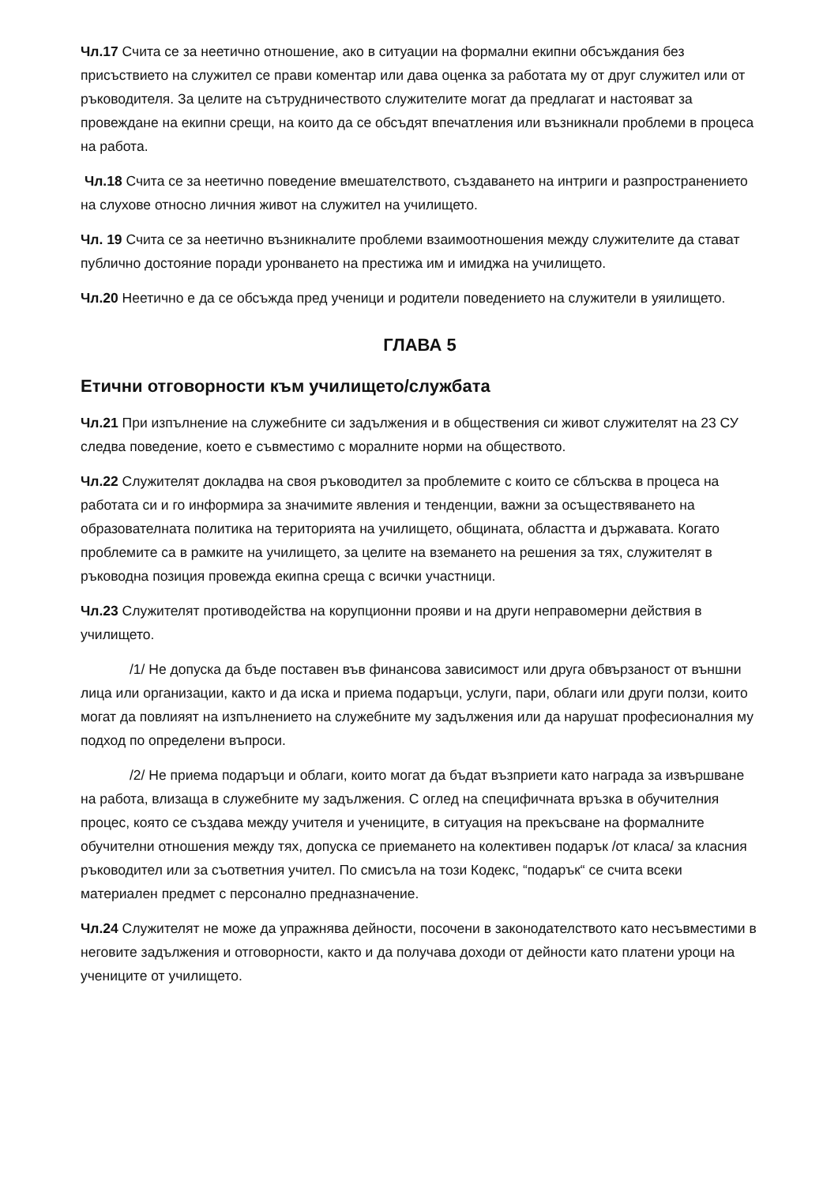Чл.17 Счита се за неетично отношение, ако в ситуации на формални екипни обсъждания без присъствието на служител се прави коментар или дава оценка за работата му от друг служител или от ръководителя. За целите на сътрудничеството служителите могат да предлагат и настояват за провеждане на екипни срещи, на които да се обсъдят впечатления или възникнали проблеми в процеса на работа.
Чл.18 Счита се за неетично поведение вмешателството, създаването на интриги и разпространението на слухове относно личния живот на служител на училището.
Чл. 19 Счита се за неетично възникналите проблеми взаимоотношения между служителите да стават публично достояние поради уронването на престижа им и имиджа на училището.
Чл.20 Неетично е да се обсъжда пред ученици и родители поведението на служители в уяилището.
ГЛАВА 5
Етични отговорности към училището/службата
Чл.21 При изпълнение на служебните си задължения и в обществения си живот служителят на 23 СУ следва поведение, което е съвместимо с моралните норми на обществото.
Чл.22 Служителят докладва на своя ръководител за проблемите с които се сблъсква в процеса на работата си и го информира за значимите явления и тенденции, важни за осъществяването на образователната политика на територията на училището, общината, областта и държавата. Когато проблемите са в рамките на училището, за целите на вземането на решения за тях, служителят в ръководна позиция провежда екипна среща с всички участници.
Чл.23 Служителят противодейства на корупционни прояви и на други неправомерни действия в училището.
/1/ Не допуска да бъде поставен във финансова зависимост или друга обвързаност от външни лица или организации, както и да иска и приема подаръци, услуги, пари, облаги или други ползи, които могат да повлияят на изпълнението на служебните му задължения или да нарушат професионалния му подход по определени въпроси.
/2/ Не приема подаръци и облаги, които могат да бъдат възприети като награда за извършване на работа, влизаща в служебните му задължения. С оглед на специфичната връзка в обучителния процес, която се създава между учителя и учениците, в ситуация на прекъсване на формалните обучителни отношения между тях, допуска се приемането на колективен подарък /от класа/ за класния ръководител или за съответния учител. По смисъла на този Кодекс, “подарък“ се счита всеки материален предмет с персонално предназначение.
Чл.24 Служителят не може да упражнява дейности, посочени в законодателството като несъвместими в неговите задължения и отговорности, както и да получава доходи от дейности като платени уроци на учениците от училището.